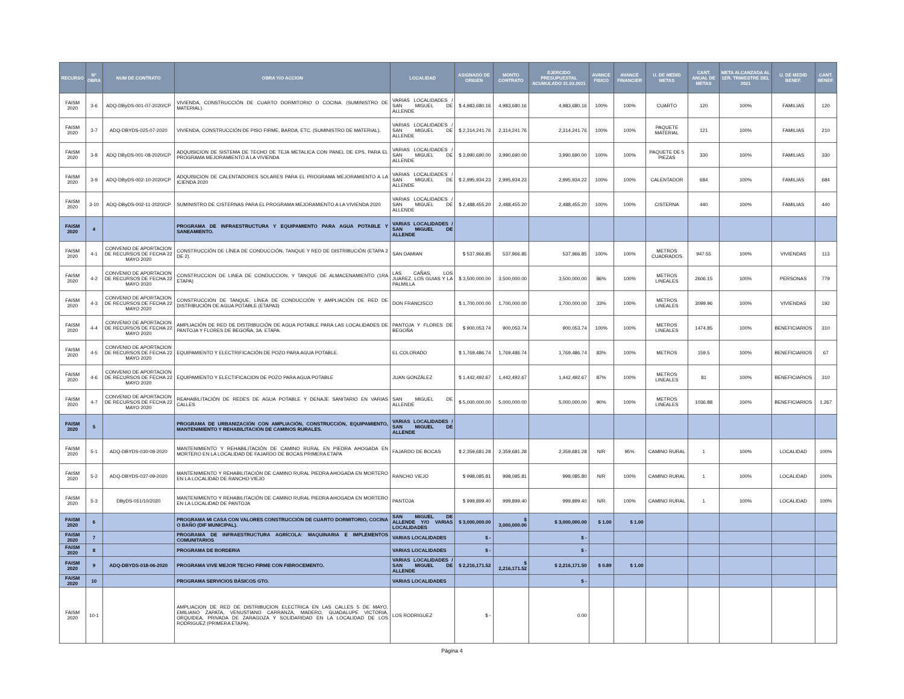| RECURSO | N° OBRA | NUM DE CONTRATO | OBRA Y/O ACCION | LOCALIDAD | ASIGNADO DE ORIGEN | MONTO CONTRATO | EJERCIDO PRESUPUESTAL ACUMULADO 31.03.2021 | AVANCE FISICO | AVANCE FINANCIER | U. DE MEDID METAS | CANT. ANUAL DE METAS | META ALCANZADA AL 1ER. TRIMESTRE DEL 2021 | U. DE MEDID BENEF. | CANT. BENEF. |
| --- | --- | --- | --- | --- | --- | --- | --- | --- | --- | --- | --- | --- | --- | --- |
| FAISM 2020 | 3-6 | ADQ-DByDS-001-07-2020/CP | VIVIENDA, CONSTRUCCIÓN DE CUARTO DORMITORIO O COCINA. (SUMINISTRO DE MATERIAL). | VARIAS LOCALIDADES / SAN MIGUEL DE ALLENDE | $ 4,983,680.16 | 4,983,680.16 | 4,983,680.16 | 100% | 100% | CUARTO | 120 | 100% | FAMILIAS | 120 |
| FAISM 2020 | 3-7 | ADQ-DBYDS-025-07-2020 | VIVIENDA, CONSTRUCCIÓN DE PISO FIRME, BARDA, ETC. (SUMINISTRO DE MATERIAL). | VARIAS LOCALIDADES / SAN MIGUEL DE ALLENDE | $ 2,314,241.76 | 2,314,241.76 | 2,314,241.76 | 100% | 100% | PAQUETE MATERIAL | 121 | 100% | FAMILIAS | 210 |
| FAISM 2020 | 3-8 | ADQ DByDS-001-08-2020/CP | ADQUISICION DE SISTEMA DE TECHO DE TEJA METALICA CON PANEL DE EPS, PARA EL PROGRAMA MEJORAMIENTO A LA VIVIENDA | VARIAS LOCALIDADES / SAN MIGUEL DE ALLENDE | $ 3,990,690.00 | 3,990,690.00 | 3,990,690.00 | 100% | 100% | PAQUETE DE 5 PIEZAS | 330 | 100% | FAMILIAS | 330 |
| FAISM 2020 | 3-9 | ADQ-DByDS-002-10-2020/CP | ADQUISICION DE CALENTADORES SOLARES PARA EL PROGRAMA MEJORAMIENTO A LA ICIENDA 2020 | VARIAS LOCALIDADES / SAN MIGUEL DE ALLENDE | $ 2,995,934.23 | 2,995,934.23 | 2,995,934.22 | 100% | 100% | CALENTADOR | 684 | 100% | FAMILIAS | 684 |
| FAISM 2020 | 3-10 | ADQ-DByDS-002-11-2020/CP | SUMINISTRO DE CISTERNAS PARA EL PROGRAMA MEJORAMIENTO A LA VIVIENDA 2020 | VARIAS LOCALIDADES / SAN MIGUEL DE ALLENDE | $ 2,488,455.20 | 2,488,455.20 | 2,488,455.20 | 100% | 100% | CISTERNA | 440 | 100% | FAMILIAS | 440 |
| FAISM 2020 | 4 | | PROGRAMA DE INFRAESTRUCTURA Y EQUIPAMIENTO PARA AGUA POTABLE Y SANEAMIENTO. | VARIAS LOCALIDADES / SAN MIGUEL DE ALLENDE | | | | | | | | | | |
| FAISM 2020 | 4-1 | CONVENIO DE APORTACION DE RECURSOS DE FECHA 22 MAYO 2020 | CONSTRUCCIÓN DE LÍNEA DE CONDUCCIÓN, TANQUE Y RED DE DISTRIBUCIÓN (ETAPA 2 DE 2). | SAN DAMIAN | $ 537,966.85 | 537,966.85 | 537,966.85 | 100% | 100% | METROS CUADRADOS | 947.55 | 100% | VIVIENDAS | 113 |
| FAISM 2020 | 4-2 | CONVENIO DE APORTACION DE RECURSOS DE FECHA 22 MAYO 2020 | CONSTRUCCION DE LINEA DE CONDUCCION, Y TANQUE DE ALMACENAMIENTO (1RA ETAPA) | LAS CAÑAS, LOS JUAREZ, LOS GUIAS Y LA PALMILLA | $ 3,500,000.00 | 3,500,000.00 | 3,500,000.00 | 86% | 100% | METROS LINEALES | 2606.15 | 100% | PERSONAS | 779 |
| FAISM 2020 | 4-3 | CONVENIO DE APORTACION DE RECURSOS DE FECHA 22 MAYO 2020 | CONSTRUCCIÓN DE TANQUE, LÍNEA DE CONDUCCIÓN Y AMPLIACIÓN DE RED DE DISTRIBUCIÓN DE AGUA POTABLE (ETAPA3) | DON FRANCISCO | $ 1,700,000.00 | 1,700,000.00 | 1,700,000.00 | 33% | 100% | METROS LINEALES | 3099.96 | 100% | VIVIENDAS | 192 |
| FAISM 2020 | 4-4 | CONVENIO DE APORTACION DE RECURSOS DE FECHA 22 MAYO 2020 | AMPLIACIÓN DE RED DE DISTRIBUCIÓN DE AGUA POTABLE PARA LAS LOCALIDADES DE PANTOJA Y FLORES DE BEGOÑA, 3A. ETAPA. | PANTOJA Y FLORES DE BEGOÑA | $ 900,053.74 | 900,053.74 | 900,053.74 | 100% | 100% | METROS LINEALES | 1474.85 | 100% | BENEFICIARIOS | 310 |
| FAISM 2020 | 4-5 | CONVENIO DE APORTACION DE RECURSOS DE FECHA 22 MAYO 2020 | EQUIPAMIENTO Y ELECTRIFICACIÓN DE POZO PARA AGUA POTABLE. | EL COLORADO | $ 1,769,486.74 | 1,769,486.74 | 1,769,486.74 | 83% | 100% | METROS | 159.5 | 100% | BENEFICIARIOS | 67 |
| FAISM 2020 | 4-6 | CONVENIO DE APORTACION DE RECURSOS DE FECHA 22 MAYO 2020 | EQUIPAMIENTO Y ELECTIFICACION DE POZO PARA AGUA POTABLE | JUAN GONZÁLEZ | $ 1,442,492.67 | 1,442,492.67 | 1,442,492.67 | 87% | 100% | METROS LINEALES | 81 | 100% | BENEFICIARIOS | 310 |
| FAISM 2020 | 4-7 | CONVENIO DE APORTACION DE RECURSOS DE FECHA 22 MAYO 2020 | REAHABILITACIÓN DE REDES DE AGUA POTABLE Y DENAJE SANITARIO EN VARIAS CALLES | SAN MIGUEL DE ALLENDE | $ 5,000,000.00 | 5,000,000.00 | 5,000,000.00 | 90% | 100% | METROS LINEALES | 1036.88 | 100% | BENEFICIARIOS | 1,267 |
| FAISM 2020 | 5 | | PROGRAMA DE URBANIZACIÓN CON AMPLIACIÓN, CONSTRUCCIÓN, EQUIPAMIENTO, MANTENIMIENTO Y REHABILITACIÓN DE CAMINOS RURALES. | VARIAS LOCALIDADES / SAN MIGUEL DE ALLENDE | | | | | | | | | | |
| FAISM 2020 | 5-1 | ADQ-DBYDS-030-08-2020 | MANTENIMIENTO Y REHABILITACIÓN DE CAMINO RURAL EN PIEDRA AHOGADA EN MORTERO EN LA LOCALIDAD DE FAJARDO DE BOCAS PRIMERA ETAPA | FAJARDO DE BOCAS | $ 2,359,681.28 | 2,359,681.28 | 2,359,681.28 | N/R | 95% | CAMINO RURAL | 1 | 100% | LOCALIDAD | 100% |
| FAISM 2020 | 5-2 | ADQ-DBYDS-037-09-2020 | MANTENIMIENTO Y REHABILITACIÓN DE CAMINO RURAL PIEDRA AHOGADA EN MORTERO EN LA LOCALIDAD DE RANCHO VIEJO | RANCHO VIEJO | $ 998,085.81 | 998,085.81 | 998,085.80 | N/R | 100% | CAMINO RURAL | 1 | 100% | LOCALIDAD | 100% |
| FAISM 2020 | 5-3 | DByDS-051/10/2020 | MANTENIMIENTO Y REHABILITACIÓN DE CAMINO RURAL PIEDRA AHOGADA EN MORTERO EN LA LOCALIDAD DE PANTOJA | PANTOJA | $ 999,899.40 | 999,899.40 | 999,899.40 | N/R | 100% | CAMINO RURAL | 1 | 100% | LOCALIDAD | 100% |
| FAISM 2020 | 6 | | PROGRAMA MI CASA CON VALORES CONSTRUCCIÓN DE CUARTO DORMITORIO, COCINA O BAÑO (DIF MUNICIPAL). | SAN MIGUEL DE ALLENDE Y/O VARIAS LOCALIDADES | $ 3,000,000.00 | $ 3,000,000.00 | $ 3,000,000.00 | $ 1.00 | $ 1.00 | | | | | |
| FAISM 2020 | 7 | | PROGRAMA DE INFRAESTRUCTURA AGRÍCOLA: MAQUINARIA E IMPLEMENTOS COMUNITARIOS | VARIAS LOCALIDADES | $ - | | $ - | | | | | | | |
| FAISM 2020 | 8 | | PROGRAMA DE BORDERIA | VARIAS LOCALIDADES | $ - | | $ - | | | | | | | |
| FAISM 2020 | 9 | ADQ-DBYDS-018-06-2020 | PROGRAMA VIVE MEJOR TECHO FIRME CON FIBROCEMENTO. | VARIAS LOCALIDADES / SAN MIGUEL DE ALLENDE | $ 2,216,171.52 | $ 2,216,171.52 | $ 2,216,171.50 | $ 0.89 | $ 1.00 | | | | | |
| FAISM 2020 | 10 | | PROGRAMA SERVICIOS BÁSICOS GTO. | VARIAS LOCALIDADES | | | $ - | | | | | | | |
| FAISM 2020 | 10-1 | | AMPLIACION DE RED DE DISTRIBUCION ELECTRICA EN LAS CALLES 5 DE MAYO, EMILIANO ZAPATA, VENUSTIANO CARRANZA, MADERO, GUADALUPE VICTORIA, ORQUIDEA, PRIVADA DE ZARAGOZA Y SOLIDARIDAD EN LA LOCALIDAD DE LOS RODRIGUEZ (PRIMERA ETAPA). | LOS RODRIGUEZ | $ - | | 0.00 | | | | | | | |
Página 4